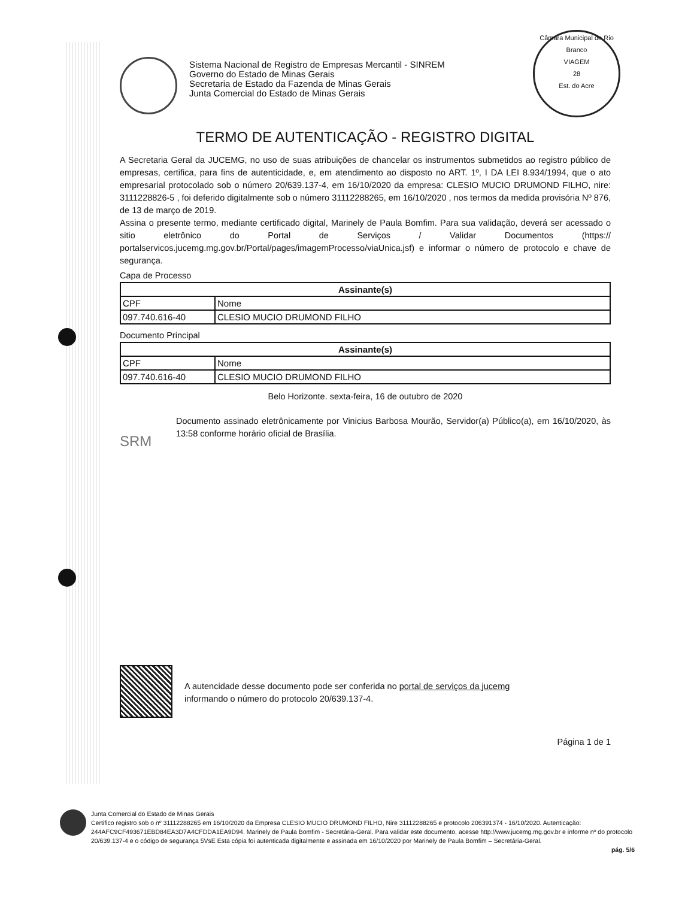Sistema Nacional de Registro de Empresas Mercantil - SINREM
Governo do Estado de Minas Gerais
Secretaria de Estado da Fazenda de Minas Gerais
Junta Comercial do Estado de Minas Gerais
Câmara Municipal de Rio Branco
VIAGEM
28
Est. do Acre
TERMO DE AUTENTICAÇÃO - REGISTRO DIGITAL
A Secretaria Geral da JUCEMG, no uso de suas atribuições de chancelar os instrumentos submetidos ao registro público de empresas, certifica, para fins de autenticidade, e, em atendimento ao disposto no ART. 1º, I DA LEI 8.934/1994, que o ato empresarial protocolado sob o número 20/639.137-4, em 16/10/2020 da empresa: CLESIO MUCIO DRUMOND FILHO, nire: 3111228826-5 , foi deferido digitalmente sob o número 31112288265, em 16/10/2020 , nos termos da medida provisória Nº 876, de 13 de março de 2019.
Assina o presente termo, mediante certificado digital, Marinely de Paula Bomfim. Para sua validação, deverá ser acessado o sitio eletrônico do Portal de Serviços / Validar Documentos (https:// portalservicos.jucemg.mg.gov.br/Portal/pages/imagemProcesso/viaUnica.jsf) e informar o número de protocolo e chave de segurança.
Capa de Processo
| Assinante(s) | |
| --- | --- |
| CPF | Nome |
| 097.740.616-40 | CLESIO MUCIO DRUMOND FILHO |
Documento Principal
| Assinante(s) | |
| --- | --- |
| CPF | Nome |
| 097.740.616-40 | CLESIO MUCIO DRUMOND FILHO |
Belo Horizonte. sexta-feira, 16 de outubro de 2020
SRM
Documento assinado eletrônicamente por Vinicius Barbosa Mourão, Servidor(a) Público(a), em 16/10/2020, às 13:58 conforme horário oficial de Brasília.
A autencidade desse documento pode ser conferida no portal de serviços da jucemg
informando o número do protocolo 20/639.137-4.
Página 1 de 1
Junta Comercial do Estado de Minas Gerais
Certifico registro sob o nº 31112288265 em 16/10/2020 da Empresa CLESIO MUCIO DRUMOND FILHO, Nire 31112288265 e protocolo 206391374 - 16/10/2020. Autenticação: 244AFC9CF493671EBD84EA3D7A4CFDDA1EA9D94. Marinely de Paula Bomfim - Secretária-Geral. Para validar este documento, acesse http://www.jucemg.mg.gov.br e informe nº do protocolo 20/639.137-4 e o código de segurança 5VsE Esta cópia foi autenticada digitalmente e assinada em 16/10/2020 por Marinely de Paula Bomfim – Secretária-Geral.
pág. 5/6